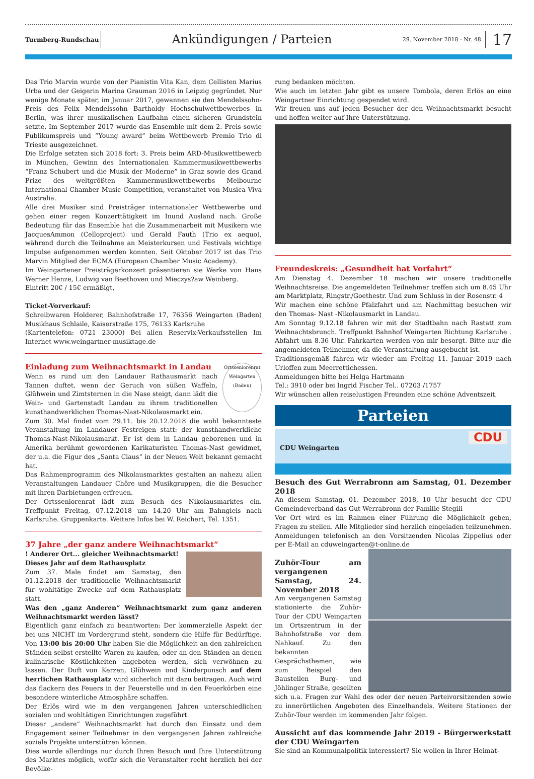Turmberg-Rundschau
Ankündigungen / Parteien
29. November 2018 - Nr. 48
17
Das Trio Marvin wurde von der Pianistin Vita Kan, dem Cellisten Marius Urba und der Geigerin Marina Grauman 2016 in Leipzig gegründet. Nur wenige Monate später, im Januar 2017, gewannen sie den Mendelssohn-Preis des Felix Mendelssohn Bartholdy Hochschulwettbewerbes in Berlin, was ihrer musikalischen Laufbahn einen sicheren Grundstein setzte. Im September 2017 wurde das Ensemble mit dem 2. Preis sowie Publikumspreis und “Young award” beim Wettbewerb Premio Trio di Trieste ausgezeichnet.
Die Erfolge setzten sich 2018 fort: 3. Preis beim ARD-Musikwettbewerb in München, Gewinn des Internationalen Kammermusikwettbewerbs “Franz Schubert und die Musik der Moderne” in Graz sowie des Grand Prize des weltgrößten Kammermusikwettbewerbs Melbourne International Chamber Music Competition, veranstaltet von Musica Viva Australia.
Alle drei Musiker sind Preisträger internationaler Wettbewerbe und gehen einer regen Konzerttätigkeit im Inund Ausland nach. Große Bedeutung für das Ensemble hat die Zusammenarbeit mit Musikern wie JacquesAmmon (Celloproject) und Gerald Fauth (Trio ex aequo), während durch die Teilnahme an Meisterkursen und Festivals wichtige Impulse aufgenommen werden konnten. Seit Oktober 2017 ist das Trio Marvin Mitglied der ECMA (European Chamber Music Academy).
Im Weingartener Preisträgerkonzert präsentieren sie Werke von Hans Werner Henze, Ludwig van Beethoven und Mieczys?aw Weinberg.
Eintritt 20€ / 15€ ermäßigt,
Ticket-Vorverkauf:
Schreibwaren Holderer, Bahnhofstraße 17, 76356 Weingarten (Baden) Musikhaus Schlaile, Kaiserstraße 175, 76133 Karlsruhe
(Kartentelefon: 0721 23000) Bei allen Reservix-Verkaufsstellen Im Internet www.weingartner-musiktage.de
Ortsseniorenrat Weingarten (Baden)
Einladung zum Weihnachtsmarkt in Landau
Wenn es rund um den Landauer Rathausmarkt nach Tannen duftet, wenn der Geruch von süßen Waffeln, Glühwein und Zimtsternen in die Nase steigt, dann lädt die Wein- und Gartenstadt Landau zu ihrem traditionellen kunsthandwerklichen Thomas-Nast-Nikolausmarkt ein.
Zum 30. Mal findet vom 29.11. bis 20.12.2018 die wohl bekannteste Veranstaltung im Landauer Festreigen statt: der kunsthandwerkliche Thomas-Nast-Nikolausmarkt. Er ist dem in Landau geborenen und in Amerika berühmt gewordenen Karikaturisten Thomas-Nast gewidmet, der u.a. die Figur des „Santa Claus“ in der Neuen Welt bekannt gemacht hat.
Das Rahmenprogramm des Nikolausmarktes gestalten an nahezu allen Veranstaltungen Landauer Chöre und Musikgruppen, die die Besucher mit ihren Darbietungen erfreuen.
Der Ortsseniorenrat lädt zum Besuch des Nikolausmarktes ein. Treffpunkt Freitag, 07.12.2018 um 14.20 Uhr am Bahngleis nach Karlsruhe. Gruppenkarte. Weitere Infos bei W. Reichert, Tel. 1351.
37 Jahre „der ganz andere Weihnachtsmarkt“
! Anderer Ort... gleicher Weihnachtsmarkt!
Dieses Jahr auf dem Rathausplatz
Zum 37. Male findet am Samstag, den 01.12.2018 der traditionelle Weihnachtsmarkt für wohltätige Zwecke auf dem Rathausplatz statt.
Was den „ganz Anderen“ Weihnachtsmarkt zum ganz anderen Weihnachtsmarkt werden lässt?
Eigentlich ganz einfach zu beantworten: Der kommerzielle Aspekt der bei uns NICHT im Vordergrund steht, sondern die Hilfe für Bedürftige. Von 13:00 bis 20:00 Uhr haben Sie die Möglichkeit an den zahlreichen Ständen selbst erstellte Waren zu kaufen, oder an den Ständen an denen kulinarische Köstlichkeiten angeboten werden, sich verwöhnen zu lassen. Der Duft von Kerzen, Glühwein und Kinderpunsch auf dem herrlichen Rathausplatz wird sicherlich mit dazu beitragen. Auch wird das flackern des Feuers in der Feuerstelle und in den Feuerkörben eine besondere winterliche Atmosphäre schaffen.
Der Erlös wird wie in den vergangenen Jahren unterschiedlichen sozialen und wohltätigen Einrichtungen zugeführt.
Dieser „andere“ Weihnachtsmarkt hat durch den Einsatz und dem Engagement seiner Teilnehmer in den vergangenen Jahren zahlreiche soziale Projekte unterstützen können.
Dies wurde allerdings nur durch Ihren Besuch und Ihre Unterstützung des Marktes möglich, wofür sich die Veranstalter recht herzlich bei der Bevölke-
rung bedanken möchten.
Wie auch im letzten Jahr gibt es unsere Tombola, deren Erlös an eine Weingartner Einrichtung gespendet wird.
Wir freuen uns auf jeden Besucher der den Weihnachtsmarkt besucht und hoffen weiter auf Ihre Unterstützung.
Freundeskreis: „Gesundheit hat Vorfahrt“
Am Dienstag 4. Dezember 18 machen wir unsere traditionelle Weihnachtsreise. Die angemeldeten Teilnehmer treffen sich um 8.45 Uhr am Marktplatz, Ringstr./Goethestr. Und zum Schluss in der Rosenstr. 4
Wir machen eine schöne Pfalzfahrt und am Nachmittag besuchen wir den Thomas- Nast -Nikolausmarkt in Landau.
Am Sonntag 9.12.18 fahren wir mit der Stadtbahn nach Rastatt zum Weihnachtsbrunch. Treffpunkt Bahnhof Weingarten Richtung Karlsruhe . Abfahrt um 8.36 Uhr. Fahrkarten werden von mir besorgt. Bitte nur die angemeldeten Teilnehmer, da die Veranstaltung ausgebucht ist.
Traditionsgemäß fahren wir wieder am Freitag 11. Januar 2019 nach Urloffen zum Meerrettichessen.
Anmeldungen bitte bei Helga Hartmann
Tel.: 3910 oder bei Ingrid Fischer Tel.. 07203 /1757
Wir wünschen allen reiselustigen Freunden eine schöne Adventszeit.
Parteien
CDU Weingarten
CDU
Besuch des Gut Werrabronn am Samstag, 01. Dezember 2018
An diesem Samstag, 01. Dezember 2018, 10 Uhr besucht der CDU Gemeindeverband das Gut Werrabronn der Familie Stegili
Vor Ort wird es im Rahmen einer Führung die Möglichkeit geben, Fragen zu stellen. Alle Mitglieder sind herzlich eingeladen teilzunehmen. Anmeldungen telefonisch an den Vorsitzenden Nicolas Zippelius oder per E-Mail an cduweingarten@t-online.de
Zuhör-Tour am vergangenen Samstag, 24. November 2018
Am vergangenen Samstag stationierte die Zuhör-Tour der CDU Weingarten im Ortszentrum in der Bahnhofstraße vor dem Nahkauf. Zu den bekannten Gesprächsthemen, wie zum Beispiel den Baustellen Burg- und Jöhlinger Straße, gesellten sich u.a. Fragen zur Wahl des oder der neuen Parteivorsitzenden sowie zu innerörtlichen Angeboten des Einzelhandels. Weitere Stationen der Zuhör-Tour werden im kommenden Jahr folgen.
Aussicht auf das kommende Jahr 2019 - Bürgerwerkstatt der CDU Weingarten
Sie sind an Kommunalpolitik interessiert? Sie wollen in Ihrer Heimat-